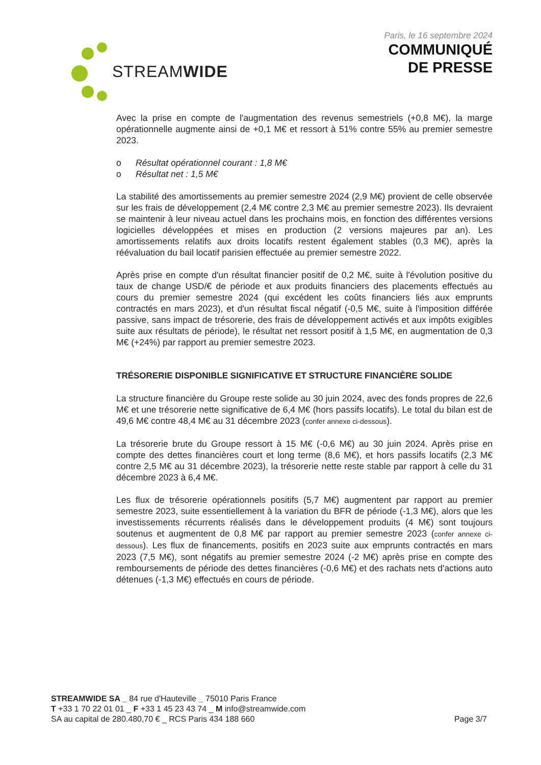STREAMWIDE
Paris, le 16 septembre 2024
COMMUNIQUÉ
DE PRESSE
Avec la prise en compte de l'augmentation des revenus semestriels (+0,8 M€), la marge opérationnelle augmente ainsi de +0,1 M€ et ressort à 51% contre 55% au premier semestre 2023.
o Résultat opérationnel courant : 1,8 M€
o Résultat net : 1,5 M€
La stabilité des amortissements au premier semestre 2024 (2,9 M€) provient de celle observée sur les frais de développement (2,4 M€ contre 2,3 M€ au premier semestre 2023). Ils devraient se maintenir à leur niveau actuel dans les prochains mois, en fonction des différentes versions logicielles développées et mises en production (2 versions majeures par an). Les amortissements relatifs aux droits locatifs restent également stables (0,3 M€), après la réévaluation du bail locatif parisien effectuée au premier semestre 2022.
Après prise en compte d'un résultat financier positif de 0,2 M€, suite à l'évolution positive du taux de change USD/€ de période et aux produits financiers des placements effectués au cours du premier semestre 2024 (qui excédent les coûts financiers liés aux emprunts contractés en mars 2023), et d'un résultat fiscal négatif (-0,5 M€, suite à l'imposition différée passive, sans impact de trésorerie, des frais de développement activés et aux impôts exigibles suite aux résultats de période), le résultat net ressort positif à 1,5 M€, en augmentation de 0,3 M€ (+24%) par rapport au premier semestre 2023.
TRÉSORERIE DISPONIBLE SIGNIFICATIVE ET STRUCTURE FINANCIÈRE SOLIDE
La structure financière du Groupe reste solide au 30 juin 2024, avec des fonds propres de 22,6 M€ et une trésorerie nette significative de 6,4 M€ (hors passifs locatifs). Le total du bilan est de 49,6 M€ contre 48,4 M€ au 31 décembre 2023 (confer annexe ci-dessous).
La trésorerie brute du Groupe ressort à 15 M€ (-0,6 M€) au 30 juin 2024. Après prise en compte des dettes financières court et long terme (8,6 M€), et hors passifs locatifs (2,3 M€ contre 2,5 M€ au 31 décembre 2023), la trésorerie nette reste stable par rapport à celle du 31 décembre 2023 à 6,4 M€.
Les flux de trésorerie opérationnels positifs (5,7 M€) augmentent par rapport au premier semestre 2023, suite essentiellement à la variation du BFR de période (-1,3 M€), alors que les investissements récurrents réalisés dans le développement produits (4 M€) sont toujours soutenus et augmentent de 0,8 M€ par rapport au premier semestre 2023 (confer annexe ci-dessous). Les flux de financements, positifs en 2023 suite aux emprunts contractés en mars 2023 (7,5 M€), sont négatifs au premier semestre 2024 (-2 M€) après prise en compte des remboursements de période des dettes financières (-0,6 M€) et des rachats nets d'actions auto détenues (-1,3 M€) effectués en cours de période.
STREAMWIDE SA _ 84 rue d'Hauteville _ 75010 Paris France
T +33 1 70 22 01 01 _ F +33 1 45 23 43 74 _ M info@streamwide.com
SA au capital de 280.480,70 € _ RCS Paris 434 188 660
Page 3/7